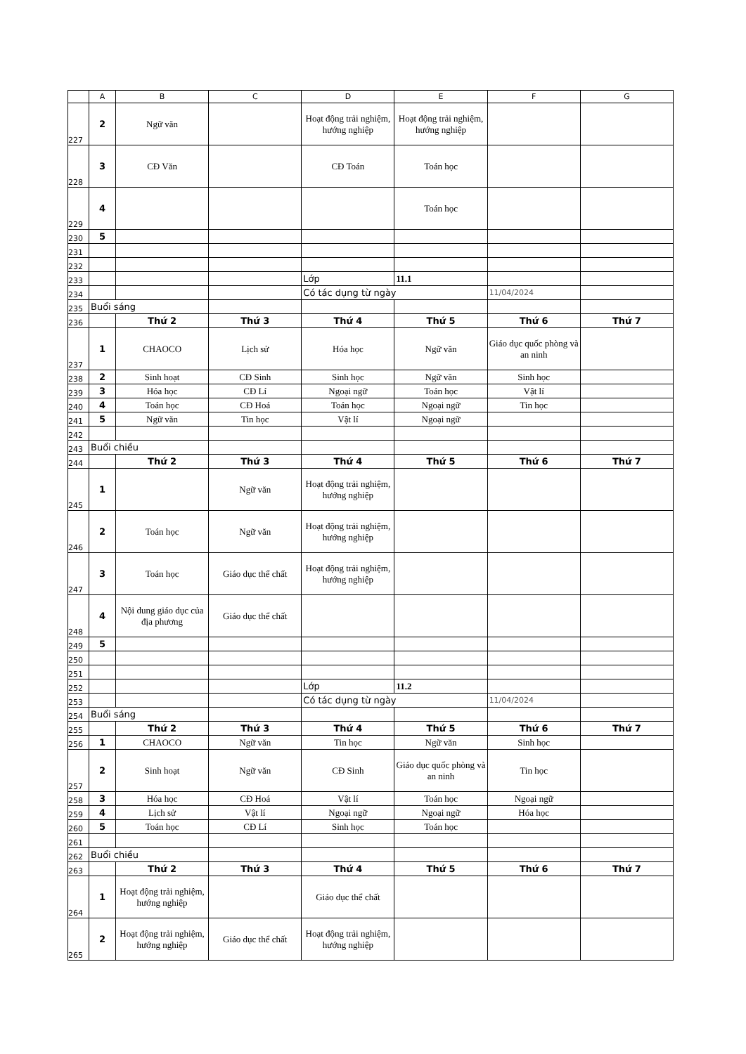| | A | B | C | D | E | F | G |
| 227 | 2 | Ngữ văn | | Hoạt động trải nghiệm, hướng nghiệp | Hoạt động trải nghiệm, hướng nghiệp | | |
| 228 | 3 | CĐ Văn | | CĐ Toán | Toán học | | |
| 229 | 4 | | | | Toán học | | |
| 230 | 5 | | | | | | |
| 231 | | | | | | | |
| 232 | | | | | | | |
| 233 | | | | Lớp | 11.1 | | |
| 234 | | | | Có tác dụng từ ngày | | 11/04/2024 | |
| 235 | Buổi sáng | | | | | | |
| 236 | | Thứ 2 | Thứ 3 | Thứ 4 | Thứ 5 | Thứ 6 | Thứ 7 |
| 237 | 1 | CHAOCO | Lịch sử | Hóa học | Ngữ văn | Giáo dục quốc phòng và an ninh | |
| 238 | 2 | Sinh hoạt | CĐ Sinh | Sinh học | Ngữ văn | Sinh học | |
| 239 | 3 | Hóa học | CĐ Lí | Ngoại ngữ | Toán học | Vật lí | |
| 240 | 4 | Toán học | CĐ Hoá | Toán học | Ngoại ngữ | Tin học | |
| 241 | 5 | Ngữ văn | Tin học | Vật lí | Ngoại ngữ | | |
| 242 | | | | | | | |
| 243 | Buổi chiều | | | | | | |
| 244 | | Thứ 2 | Thứ 3 | Thứ 4 | Thứ 5 | Thứ 6 | Thứ 7 |
| 245 | 1 | | Ngữ văn | Hoạt động trải nghiệm, hướng nghiệp | | | |
| 246 | 2 | Toán học | Ngữ văn | Hoạt động trải nghiệm, hướng nghiệp | | | |
| 247 | 3 | Toán học | Giáo dục thể chất | Hoạt động trải nghiệm, hướng nghiệp | | | |
| 248 | 4 | Nội dung giáo dục của địa phương | Giáo dục thể chất | | | | |
| 249 | 5 | | | | | | |
| 250 | | | | | | | |
| 251 | | | | | | | |
| 252 | | | | Lớp | 11.2 | | |
| 253 | | | | Có tác dụng từ ngày | | 11/04/2024 | |
| 254 | Buổi sáng | | | | | | |
| 255 | | Thứ 2 | Thứ 3 | Thứ 4 | Thứ 5 | Thứ 6 | Thứ 7 |
| 256 | 1 | CHAOCO | Ngữ văn | Tin học | Ngữ văn | Sinh học | |
| 257 | 2 | Sinh hoạt | Ngữ văn | CĐ Sinh | Giáo dục quốc phòng và an ninh | Tin học | |
| 258 | 3 | Hóa học | CĐ Hoá | Vật lí | Toán học | Ngoại ngữ | |
| 259 | 4 | Lịch sử | Vật lí | Ngoại ngữ | Ngoại ngữ | Hóa học | |
| 260 | 5 | Toán học | CĐ Lí | Sinh học | Toán học | | |
| 261 | | | | | | | |
| 262 | Buổi chiều | | | | | | |
| 263 | | Thứ 2 | Thứ 3 | Thứ 4 | Thứ 5 | Thứ 6 | Thứ 7 |
| 264 | 1 | Hoạt động trải nghiệm, hướng nghiệp | | Giáo dục thể chất | | | |
| 265 | 2 | Hoạt động trải nghiệm, hướng nghiệp | Giáo dục thể chất | Hoạt động trải nghiệm, hướng nghiệp | | | |